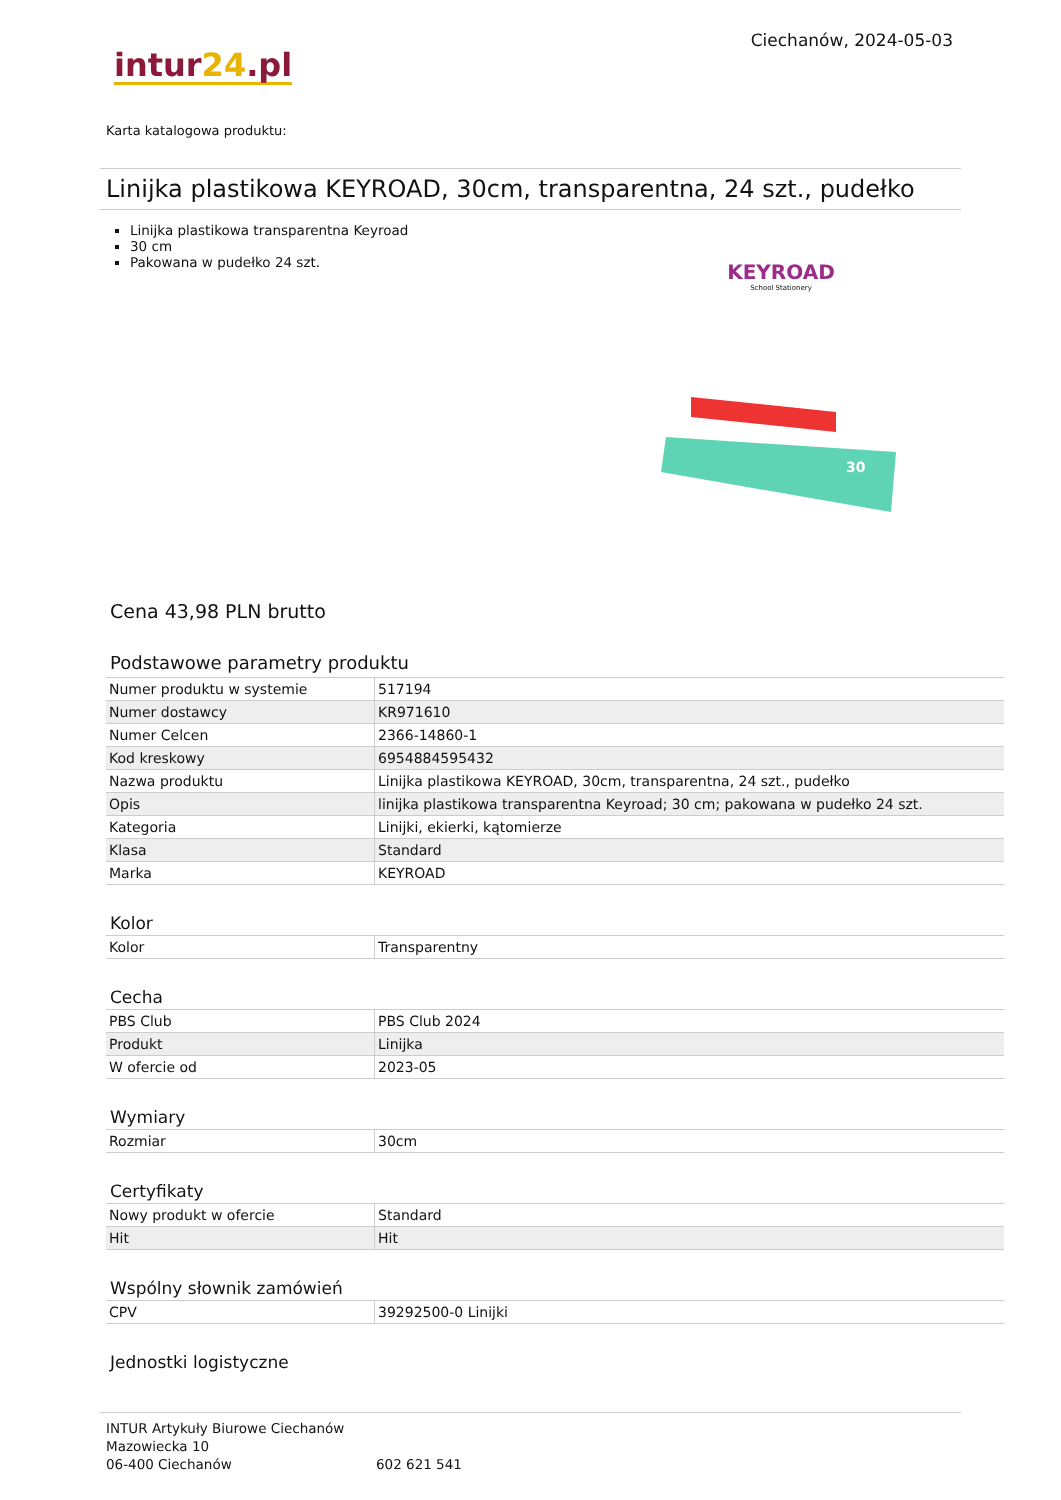intur24.pl
Ciechanów, 2024-05-03
Karta katalogowa produktu:
Linijka plastikowa KEYROAD, 30cm, transparentna, 24 szt., pudełko
Linijka plastikowa transparentna Keyroad
30 cm
Pakowana w pudełko 24 szt.
KEYROAD
School Stationery
30
Cena 43,98 PLN brutto
Podstawowe parametry produktu
| Numer produktu w systemie | 517194 |
| Numer dostawcy | KR971610 |
| Numer Celcen | 2366-14860-1 |
| Kod kreskowy | 6954884595432 |
| Nazwa produktu | Linijka plastikowa KEYROAD, 30cm, transparentna, 24 szt., pudełko |
| Opis | linijka plastikowa transparentna Keyroad; 30 cm; pakowana w pudełko 24 szt. |
| Kategoria | Linijki, ekierki, kątomierze |
| Klasa | Standard |
| Marka | KEYROAD |
Kolor
| Kolor | Transparentny |
Cecha
| PBS Club | PBS Club 2024 |
| Produkt | Linijka |
| W ofercie od | 2023-05 |
Wymiary
| Rozmiar | 30cm |
Certyfikaty
| Nowy produkt w ofercie | Standard |
| Hit | Hit |
Wspólny słownik zamówień
| CPV | 39292500-0 Linijki |
Jednostki logistyczne
INTUR Artykuły Biurowe Ciechanów
Mazowiecka 10
06-400 Ciechanów
602 621 541